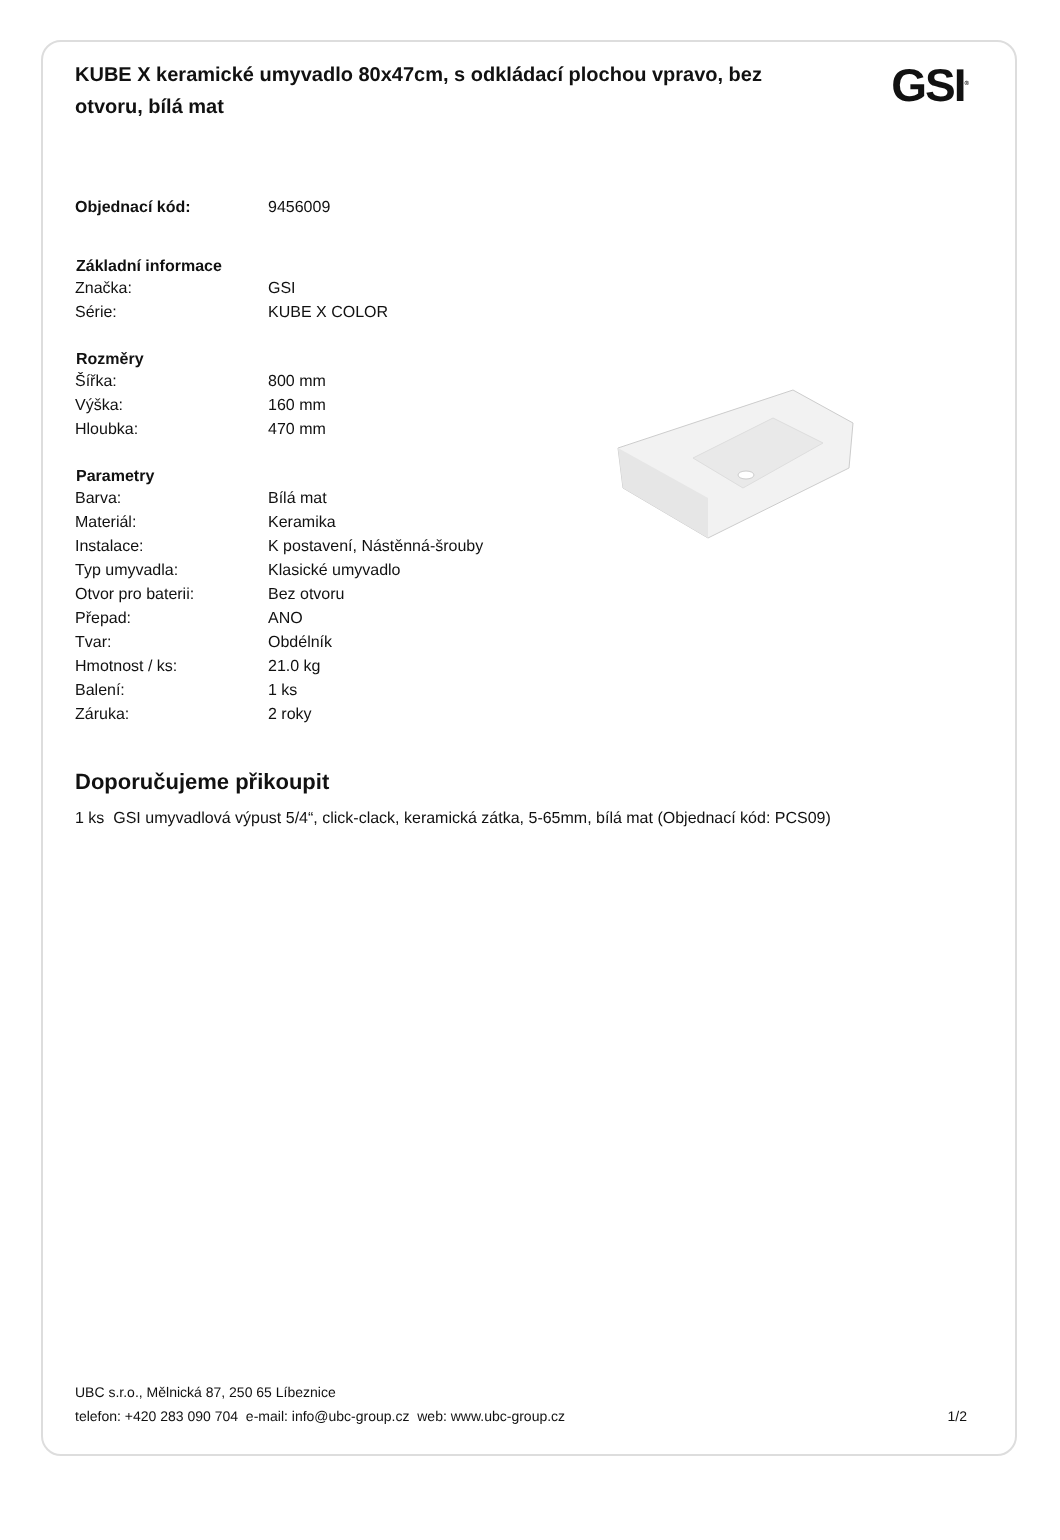KUBE X keramické umyvadlo 80x47cm, s odkládací plochou vpravo, bez otvoru, bílá mat
GSI<sup>®</sup>
| Objednací kód: | 9456009 |
| Základní informace | |
| Značka: | GSI |
| Série: | KUBE X COLOR |
| Rozměry | |
| Šířka: | 800 mm |
| Výška: | 160 mm |
| Hloubka: | 470 mm |
| Parametry | |
| Barva: | Bílá mat |
| Materiál: | Keramika |
| Instalace: | K postavení, Nástěnná-šrouby |
| Typ umyvadla: | Klasické umyvadlo |
| Otvor pro baterii: | Bez otvoru |
| Přepad: | ANO |
| Tvar: | Obdélník |
| Hmotnost / ks: | 21.0 kg |
| Balení: | 1 ks |
| Záruka: | 2 roky |
Doporučujeme přikoupit
1 ks GSI umyvadlová výpust 5/4“, click-clack, keramická zátka, 5-65mm, bílá mat (Objednací kód: PCS09)
UBC s.r.o., Mělnická 87, 250 65 Líbeznice
telefon: +420 283 090 704 e-mail: info@ubc-group.cz web: www.ubc-group.cz 1/2